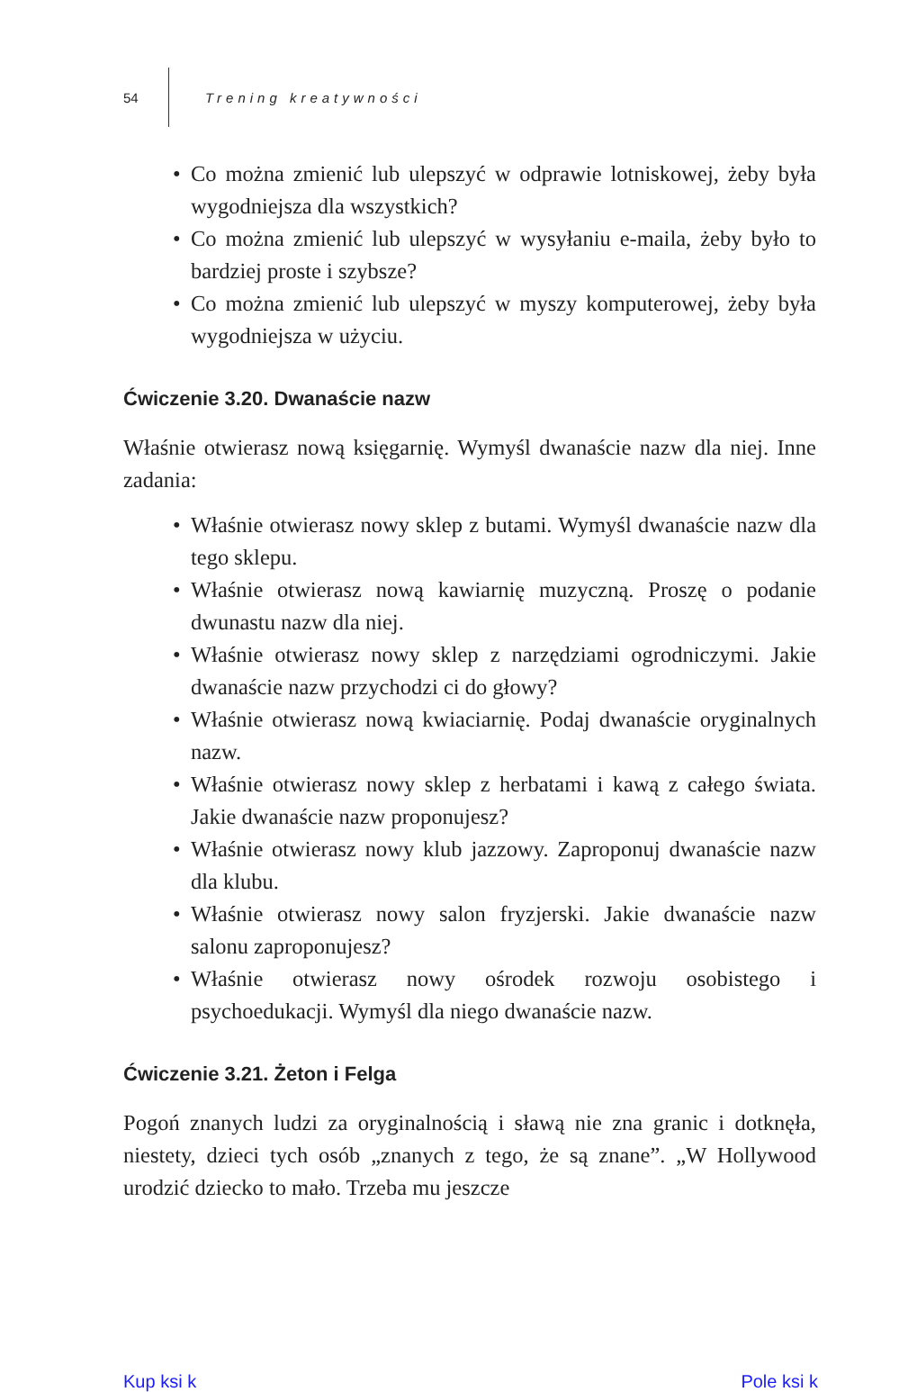54 Trening kreatywności
• Co można zmienić lub ulepszyć w odprawie lotniskowej, żeby była wygodniejsza dla wszystkich?
• Co można zmienić lub ulepszyć w wysyłaniu e-maila, żeby było to bardziej proste i szybsze?
• Co można zmienić lub ulepszyć w myszy komputerowej, żeby była wygodniejsza w użyciu.
Ćwiczenie 3.20. Dwanaście nazw
Właśnie otwierasz nową księgarnię. Wymyśl dwanaście nazw dla niej. Inne zadania:
• Właśnie otwierasz nowy sklep z butami. Wymyśl dwanaście nazw dla tego sklepu.
• Właśnie otwierasz nową kawiarnię muzyczną. Proszę o podanie dwunastu nazw dla niej.
• Właśnie otwierasz nowy sklep z narzędziami ogrodniczymi. Jakie dwanaście nazw przychodzi ci do głowy?
• Właśnie otwierasz nową kwiaciarnię. Podaj dwanaście oryginalnych nazw.
• Właśnie otwierasz nowy sklep z herbatami i kawą z całego świata. Jakie dwanaście nazw proponujesz?
• Właśnie otwierasz nowy klub jazzowy. Zaproponuj dwanaście nazw dla klubu.
• Właśnie otwierasz nowy salon fryzjerski. Jakie dwanaście nazw salonu zaproponujesz?
• Właśnie otwierasz nowy ośrodek rozwoju osobistego i psychoedukacji. Wymyśl dla niego dwanaście nazw.
Ćwiczenie 3.21. Żeton i Felga
Pogoń znanych ludzi za oryginalnością i sławą nie zna granic i dotknęła, niestety, dzieci tych osób „znanych z tego, że są znane”. „W Hollywood urodzić dziecko to mało. Trzeba mu jeszcze
Kup ksi k Pole ksi k